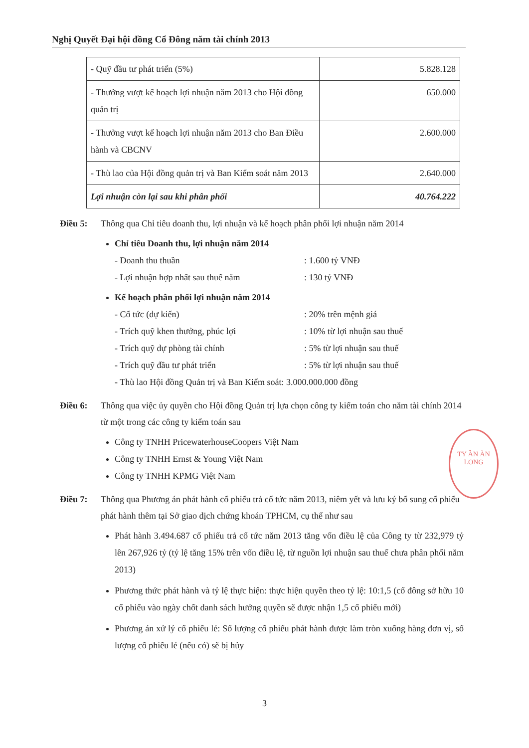Nghị Quyết Đại hội đồng Cổ Đông năm tài chính 2013
| - Quỹ đầu tư phát triển (5%) | 5.828.128 |
| - Thưởng vượt kế hoạch lợi nhuận năm 2013 cho Hội đồng quản trị | 650.000 |
| - Thưởng vượt kế hoạch lợi nhuận năm 2013 cho Ban Điều hành và CBCNV | 2.600.000 |
| - Thù lao của Hội đồng quản trị và Ban Kiểm soát năm 2013 | 2.640.000 |
| Lợi nhuận còn lại sau khi phân phối | 40.764.222 |
Điều 5: Thông qua Chỉ tiêu doanh thu, lợi nhuận và kế hoạch phân phối lợi nhuận năm 2014
Chỉ tiêu Doanh thu, lợi nhuận năm 2014
- Doanh thu thuần: 1.600 tỷ VNĐ
- Lợi nhuận hợp nhất sau thuế năm: 130 tỷ VNĐ
Kế hoạch phân phối lợi nhuận năm 2014
- Cổ tức (dự kiến): 20% trên mệnh giá
- Trích quỹ khen thưởng, phúc lợi: 10% từ lợi nhuận sau thuế
- Trích quỹ dự phòng tài chính: 5% từ lợi nhuận sau thuế
- Trích quỹ đầu tư phát triển: 5% từ lợi nhuận sau thuế
- Thù lao Hội đồng Quản trị và Ban Kiểm soát: 3.000.000.000 đồng
Điều 6: Thông qua việc ủy quyền cho Hội đồng Quản trị lựa chọn công ty kiểm toán cho năm tài chính 2014 từ một trong các công ty kiểm toán sau
Công ty TNHH PricewaterhouseCoopers Việt Nam
Công ty TNHH Ernst & Young Việt Nam
Công ty TNHH KPMG Việt Nam
Điều 7: Thông qua Phương án phát hành cổ phiếu trả cổ tức năm 2013, niêm yết và lưu ký bổ sung cổ phiếu phát hành thêm tại Sở giao dịch chứng khoán TPHCM, cụ thể như sau
Phát hành 3.494.687 cổ phiếu trả cổ tức năm 2013 tăng vốn điều lệ của Công ty từ 232,979 tỷ lên 267,926 tỷ (tỷ lệ tăng 15% trên vốn điều lệ, từ nguồn lợi nhuận sau thuế chưa phân phối năm 2013)
Phương thức phát hành và tỷ lệ thực hiện: thực hiện quyền theo tỷ lệ: 10:1,5 (cổ đông sở hữu 10 cổ phiếu vào ngày chốt danh sách hưởng quyền sẽ được nhận 1,5 cổ phiếu mới)
Phương án xử lý cổ phiếu lẻ: Số lượng cổ phiếu phát hành được làm tròn xuống hàng đơn vị, số lượng cổ phiếu lẻ (nếu có) sẽ bị hủy
TY ẦN ÀN LONG
3